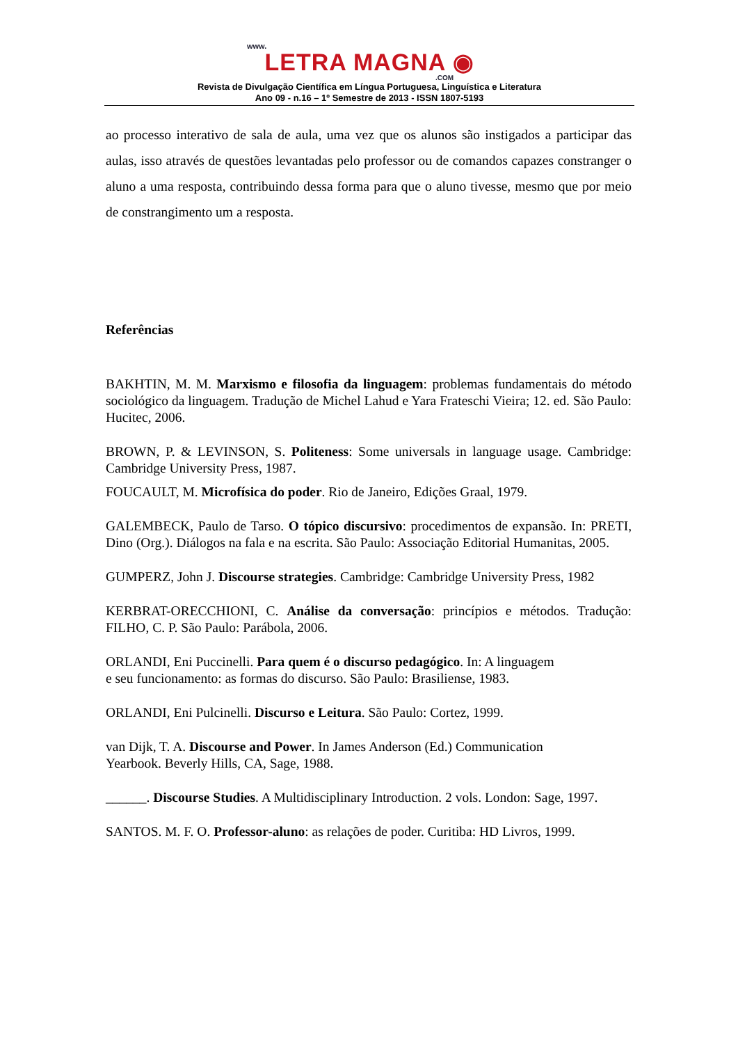www.
LETRA MAGNA ◉
.COM
Revista de Divulgação Científica em Língua Portuguesa, Linguística e Literatura
Ano 09 - n.16 – 1º Semestre de 2013 - ISSN 1807-5193
ao processo interativo de sala de aula, uma vez que os alunos são instigados a participar das aulas, isso através de questões levantadas pelo professor ou de comandos capazes constranger o aluno a uma resposta, contribuindo dessa forma para que o aluno tivesse, mesmo que por meio de constrangimento um a resposta.
Referências
BAKHTIN, M. M. Marxismo e filosofia da linguagem: problemas fundamentais do método sociológico da linguagem. Tradução de Michel Lahud e Yara Frateschi Vieira; 12. ed. São Paulo: Hucitec, 2006.
BROWN, P. & LEVINSON, S. Politeness: Some universals in language usage. Cambridge: Cambridge University Press, 1987.
FOUCAULT, M. Microfísica do poder. Rio de Janeiro, Edições Graal, 1979.
GALEMBECK, Paulo de Tarso. O tópico discursivo: procedimentos de expansão. In: PRETI, Dino (Org.). Diálogos na fala e na escrita. São Paulo: Associação Editorial Humanitas, 2005.
GUMPERZ, John J. Discourse strategies. Cambridge: Cambridge University Press, 1982
KERBRAT-ORECCHIONI, C. Análise da conversação: princípios e métodos. Tradução: FILHO, C. P. São Paulo: Parábola, 2006.
ORLANDI, Eni Puccinelli. Para quem é o discurso pedagógico. In: A linguagem
e seu funcionamento: as formas do discurso. São Paulo: Brasiliense, 1983.
ORLANDI, Eni Pulcinelli. Discurso e Leitura. São Paulo: Cortez, 1999.
van Dijk, T. A. Discourse and Power. In James Anderson (Ed.) Communication
Yearbook. Beverly Hills, CA, Sage, 1988.
______. Discourse Studies. A Multidisciplinary Introduction. 2 vols. London: Sage, 1997.
SANTOS. M. F. O. Professor-aluno: as relações de poder. Curitiba: HD Livros, 1999.